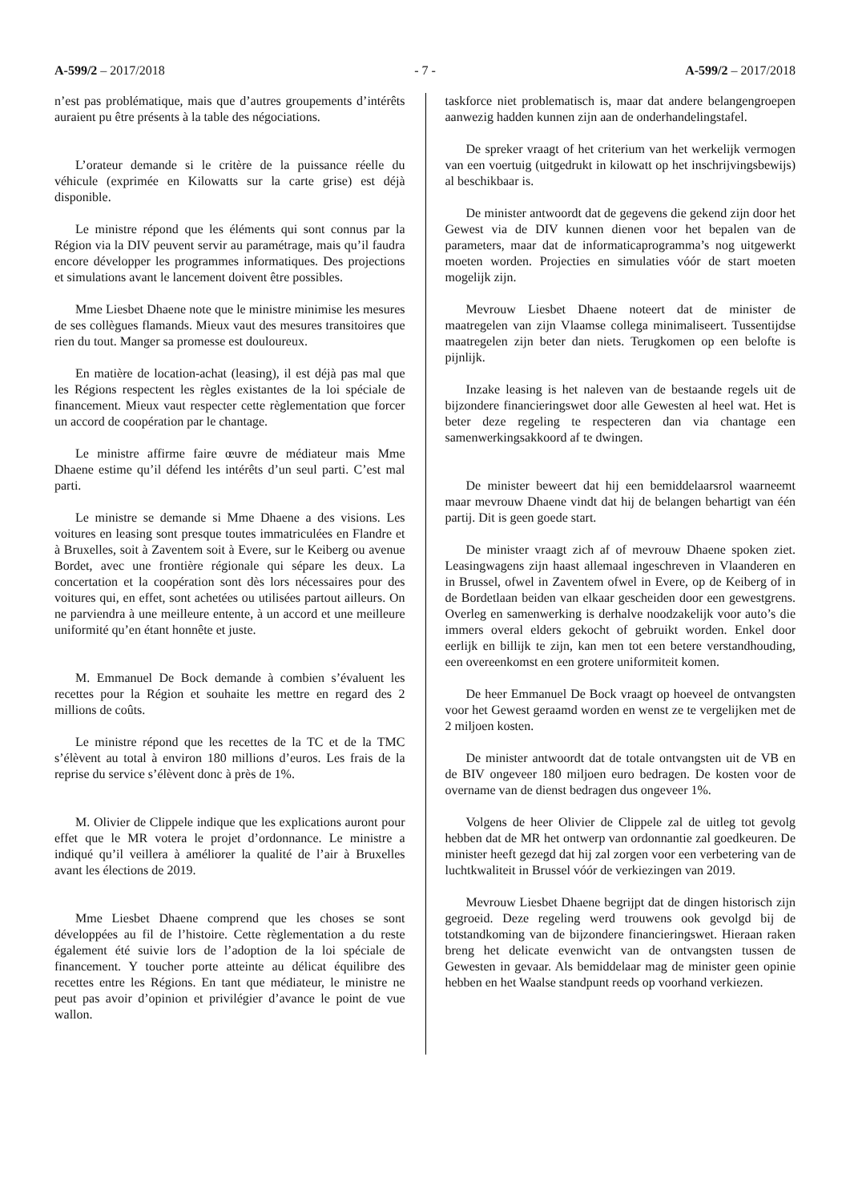A-599/2 – 2017/2018 - 7 - A-599/2 – 2017/2018
n’est pas problématique, mais que d’autres groupements d’intérêts auraient pu être présents à la table des négociations.
L’orateur demande si le critère de la puissance réelle du véhicule (exprimée en Kilowatts sur la carte grise) est déjà disponible.
Le ministre répond que les éléments qui sont connus par la Région via la DIV peuvent servir au paramétrage, mais qu’il faudra encore développer les programmes informatiques. Des projections et simulations avant le lancement doivent être possibles.
Mme Liesbet Dhaene note que le ministre minimise les mesures de ses collègues flamands. Mieux vaut des mesures transitoires que rien du tout. Manger sa promesse est douloureux.
En matière de location-achat (leasing), il est déjà pas mal que les Régions respectent les règles existantes de la loi spéciale de financement. Mieux vaut respecter cette règlementation que forcer un accord de coopération par le chantage.
Le ministre affirme faire œuvre de médiateur mais Mme Dhaene estime qu’il défend les intérêts d’un seul parti. C’est mal parti.
Le ministre se demande si Mme Dhaene a des visions. Les voitures en leasing sont presque toutes immatriculées en Flandre et à Bruxelles, soit à Zaventem soit à Evere, sur le Keiberg ou avenue Bordet, avec une frontière régionale qui sépare les deux. La concertation et la coopération sont dès lors nécessaires pour des voitures qui, en effet, sont achetées ou utilisées partout ailleurs. On ne parviendra à une meilleure entente, à un accord et une meilleure uniformité qu’en étant honnête et juste.
M. Emmanuel De Bock demande à combien s’évaluent les recettes pour la Région et souhaite les mettre en regard des 2 millions de coûts.
Le ministre répond que les recettes de la TC et de la TMC s’élèvent au total à environ 180 millions d’euros. Les frais de la reprise du service s’élèvent donc à près de 1%.
M. Olivier de Clippele indique que les explications auront pour effet que le MR votera le projet d’ordonnance. Le ministre a indiqué qu’il veillera à améliorer la qualité de l’air à Bruxelles avant les élections de 2019.
Mme Liesbet Dhaene comprend que les choses se sont développées au fil de l’histoire. Cette règlementation a du reste également été suivie lors de l’adoption de la loi spéciale de financement. Y toucher porte atteinte au délicat équilibre des recettes entre les Régions. En tant que médiateur, le ministre ne peut pas avoir d’opinion et privilégier d’avance le point de vue wallon.
taskforce niet problematisch is, maar dat andere belangengroepen aanwezig hadden kunnen zijn aan de onderhandelingstafel.
De spreker vraagt of het criterium van het werkelijk vermogen van een voertuig (uitgedrukt in kilowatt op het inschrijvingsbewijs) al beschikbaar is.
De minister antwoordt dat de gegevens die gekend zijn door het Gewest via de DIV kunnen dienen voor het bepalen van de parameters, maar dat de informaticaprogramma’s nog uitgewerkt moeten worden. Projecties en simulaties vóór de start moeten mogelijk zijn.
Mevrouw Liesbet Dhaene noteert dat de minister de maatregelen van zijn Vlaamse collega minimaliseert. Tussentijdse maatregelen zijn beter dan niets. Terugkomen op een belofte is pijnlijk.
Inzake leasing is het naleven van de bestaande regels uit de bijzondere financieringswet door alle Gewesten al heel wat. Het is beter deze regeling te respecteren dan via chantage een samenwerkingsakkoord af te dwingen.
De minister beweert dat hij een bemiddelaarsrol waarneemt maar mevrouw Dhaene vindt dat hij de belangen behartigt van één partij. Dit is geen goede start.
De minister vraagt zich af of mevrouw Dhaene spoken ziet. Leasingwagens zijn haast allemaal ingeschreven in Vlaanderen en in Brussel, ofwel in Zaventem ofwel in Evere, op de Keiberg of in de Bordetlaan beiden van elkaar gescheiden door een gewestgrens. Overleg en samenwerking is derhalve noodzakelijk voor auto’s die immers overal elders gekocht of gebruikt worden. Enkel door eerlijk en billijk te zijn, kan men tot een betere verstandhouding, een overeenkomst en een grotere uniformiteit komen.
De heer Emmanuel De Bock vraagt op hoeveel de ontvangsten voor het Gewest geraamd worden en wenst ze te vergelijken met de 2 miljoen kosten.
De minister antwoordt dat de totale ontvangsten uit de VB en de BIV ongeveer 180 miljoen euro bedragen. De kosten voor de overname van de dienst bedragen dus ongeveer 1%.
Volgens de heer Olivier de Clippele zal de uitleg tot gevolg hebben dat de MR het ontwerp van ordonnantie zal goedkeuren. De minister heeft gezegd dat hij zal zorgen voor een verbetering van de luchtkwaliteit in Brussel vóór de verkiezingen van 2019.
Mevrouw Liesbet Dhaene begrijpt dat de dingen historisch zijn gegroeid. Deze regeling werd trouwens ook gevolgd bij de totstandkoming van de bijzondere financieringswet. Hieraan raken breng het delicate evenwicht van de ontvangsten tussen de Gewesten in gevaar. Als bemiddelaar mag de minister geen opinie hebben en het Waalse standpunt reeds op voorhand verkiezen.